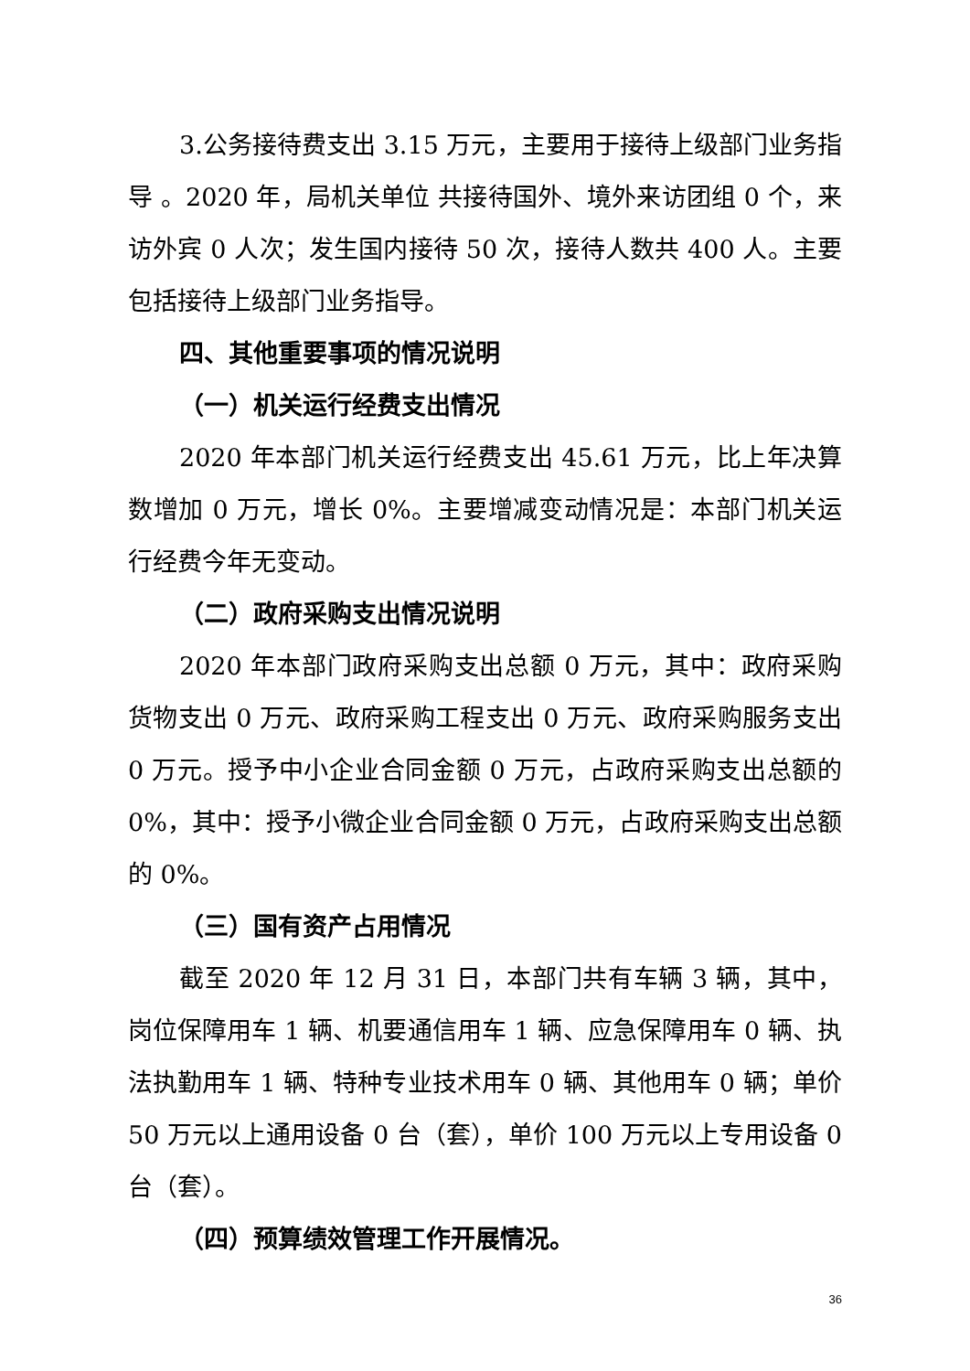3.公务接待费支出 3.15 万元，主要用于接待上级部门业务指导 。2020 年，局机关单位 共接待国外、境外来访团组 0 个，来访外宾 0 人次；发生国内接待 50 次，接待人数共 400 人。主要包括接待上级部门业务指导。
四、其他重要事项的情况说明
（一）机关运行经费支出情况
2020 年本部门机关运行经费支出 45.61 万元，比上年决算数增加 0 万元，增长 0%。主要增减变动情况是：本部门机关运行经费今年无变动。
（二）政府采购支出情况说明
2020 年本部门政府采购支出总额 0 万元，其中：政府采购货物支出 0 万元、政府采购工程支出 0 万元、政府采购服务支出 0 万元。授予中小企业合同金额 0 万元，占政府采购支出总额的 0%，其中：授予小微企业合同金额 0 万元，占政府采购支出总额的 0%。
（三）国有资产占用情况
截至 2020 年 12 月 31 日，本部门共有车辆 3 辆，其中，岗位保障用车 1 辆、机要通信用车 1 辆、应急保障用车 0 辆、执法执勤用车 1 辆、特种专业技术用车 0 辆、其他用车 0 辆；单价 50 万元以上通用设备 0 台（套），单价 100 万元以上专用设备 0 台（套）。
（四）预算绩效管理工作开展情况。
36